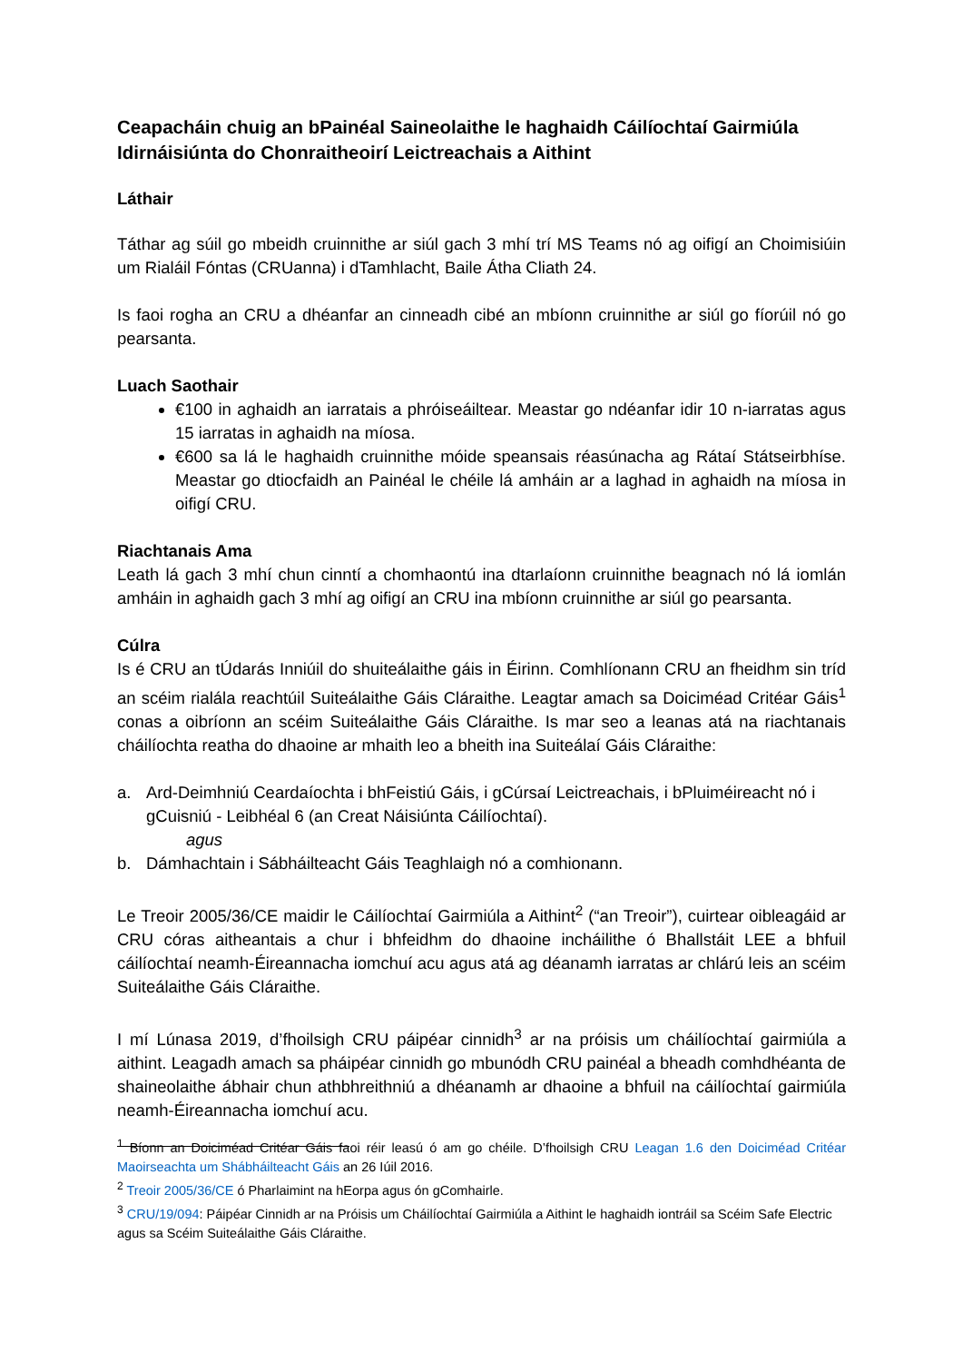Ceapacháin chuig an bPainéal Saineolaithe le haghaidh Cáilíochtaí Gairmiúla Idirnáisiúnta do Chonraitheoirí Leictreachais a Aithint
Láthair
Táthar ag súil go mbeidh cruinnithe ar siúl gach 3 mhí trí MS Teams nó ag oifigí an Choimisiúin um Rialáil Fóntas (CRUanna) i dTamhlacht, Baile Átha Cliath 24.
Is faoi rogha an CRU a dhéanfar an cinneadh cibé an mbíonn cruinnithe ar siúl go fíorúil nó go pearsanta.
Luach Saothair
€100 in aghaidh an iarratais a phróiseáiltear. Meastar go ndéanfar idir 10 n-iarratas agus 15 iarratas in aghaidh na míosa.
€600 sa lá le haghaidh cruinnithe móide speansais réasúnacha ag Rátaí Státseirbhíse. Meastar go dtiocfaidh an Painéal le chéile lá amháin ar a laghad in aghaidh na míosa in oifigí CRU.
Riachtanais Ama
Leath lá gach 3 mhí chun cinntí a chomhaontú ina dtarlaíonn cruinnithe beagnach nó lá iomlán amháin in aghaidh gach 3 mhí ag oifigí an CRU ina mbíonn cruinnithe ar siúl go pearsanta.
Cúlra
Is é CRU an tÚdarás Inniúil do shuiteálaithe gáis in Éirinn. Comhlíonann CRU an fheidhm sin tríd an scéim rialála reachtúil Suiteálaithe Gáis Cláraithe. Leagtar amach sa Doiciméad Critéar Gáis<sup>1</sup> conas a oibríonn an scéim Suiteálaithe Gáis Cláraithe. Is mar seo a leanas atá na riachtanais cháilíochta reatha do dhaoine ar mhaith leo a bheith ina Suiteálaí Gáis Cláraithe:
a. Ard-Deimhniú Ceardaíochta i bhFeistiú Gáis, i gCúrsaí Leictreachais, i bPluiméireacht nó i gCuisniú - Leibhéal 6 (an Creat Náisiúnta Cáilíochtaí).
agus
b. Dámhachtain i Sábháilteacht Gáis Teaghlaigh nó a comhionann.
Le Treoir 2005/36/CE maidir le Cáilíochtaí Gairmiúla a Aithint<sup>2</sup> (“an Treoir”), cuirtear oibleagáid ar CRU córas aitheantais a chur i bhfeidhm do dhaoine incháilithe ó Bhallstáit LEE a bhfuil cáilíochtaí neamh-Éireannacha iomchuí acu agus atá ag déanamh iarratas ar chlárú leis an scéim Suiteálaithe Gáis Cláraithe.
I mí Lúnasa 2019, d’fhoilsigh CRU páipéar cinnidh<sup>3</sup> ar na próisis um cháilíochtaí gairmiúla a aithint. Leagadh amach sa pháipéar cinnidh go mbunódh CRU painéal a bheadh comhdhéanta de shaineolaithe ábhair chun athbhreithniú a dhéanamh ar dhaoine a bhfuil na cáilíochtaí gairmiúla neamh-Éireannacha iomchuí acu.
<sup>1</sup> Bíonn an Doiciméad Critéar Gáis faoi réir leasú ó am go chéile. D’fhoilsigh CRU Leagan 1.6 den Doiciméad Critéar Maoirseachta um Shábháilteacht Gáis an 26 Iúil 2016.
<sup>2</sup> Treoir 2005/36/CE ó Pharlaimint na hEorpa agus ón gComhairle.
<sup>3</sup> CRU/19/094: Páipéar Cinnidh ar na Próisis um Cháilíochtaí Gairmiúla a Aithint le haghaidh iontráil sa Scéim Safe Electric agus sa Scéim Suiteálaithe Gáis Cláraithe.